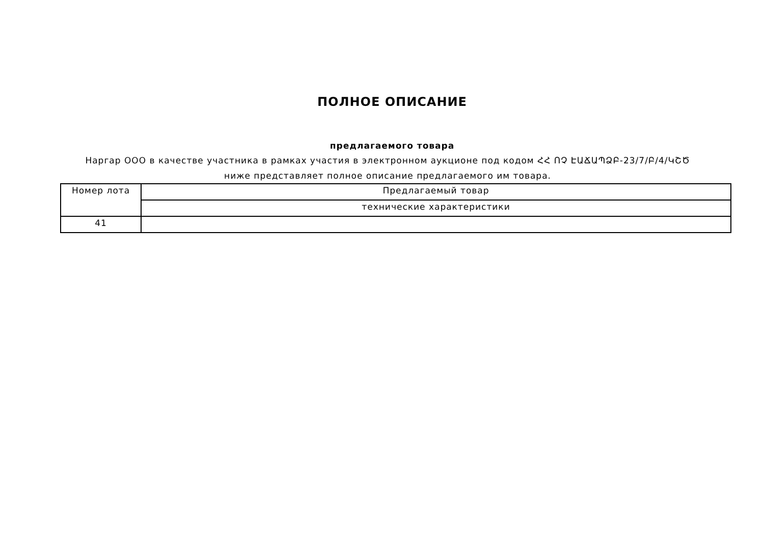ПОЛНОЕ ОПИСАНИЕ
предлагаемого товара
Наргар ООО в качестве участника в рамках участия в электронном аукционе под кодом ՀՀ ՈՉ ԷԱՃԱՊՁԲ-23/7/Բ/4/ԿՇԾ ниже представляет полное описание предлагаемого им товара.
| Номер лота | Предлагаемый товар |
| --- | --- |
| | технические характеристики |
| 41 | |